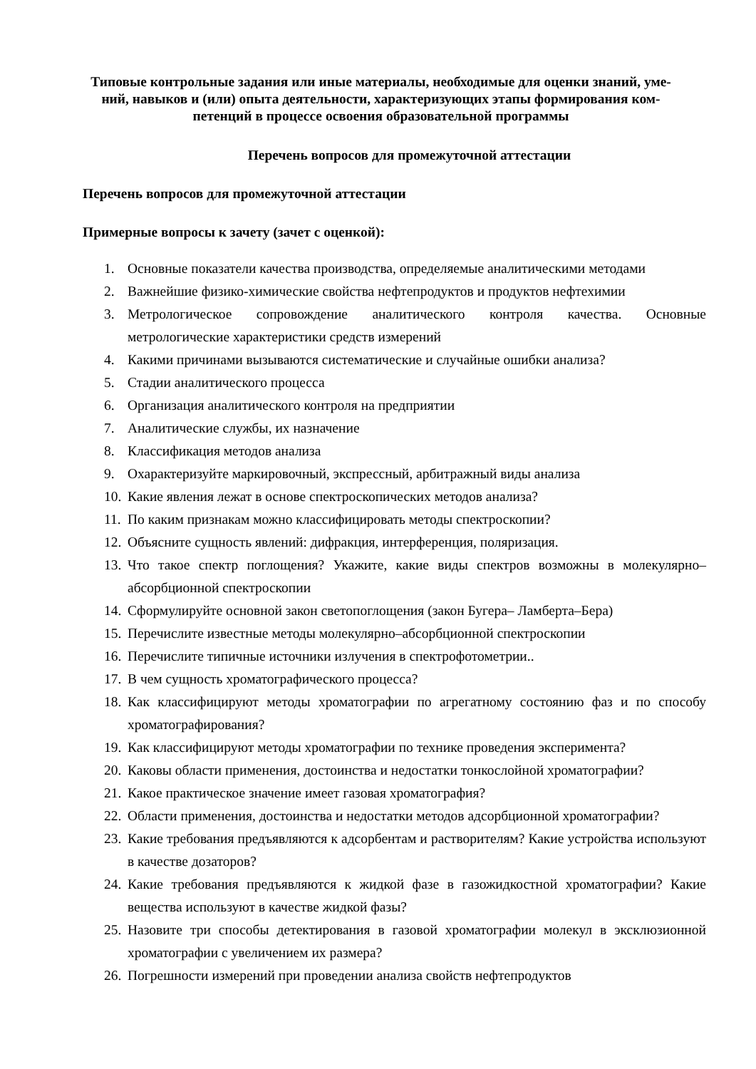Типовые контрольные задания или иные материалы, необходимые для оценки знаний, уме-
ний, навыков и (или) опыта деятельности, характеризующих этапы формирования ком-
петенций в процессе освоения образовательной программы
Перечень вопросов для промежуточной аттестации
Перечень вопросов для промежуточной аттестации
Примерные вопросы к зачету (зачет с оценкой):
1. Основные показатели качества производства, определяемые аналитическими методами
2. Важнейшие физико-химические свойства нефтепродуктов и продуктов нефтехимии
3. Метрологическое сопровождение аналитического контроля качества. Основные метрологические характеристики средств измерений
4. Какими причинами вызываются систематические и случайные ошибки анализа?
5. Стадии аналитического процесса
6. Организация аналитического контроля на предприятии
7. Аналитические службы, их назначение
8. Классификация методов анализа
9. Охарактеризуйте маркировочный, экспрессный, арбитражный виды анализа
10. Какие явления лежат в основе спектроскопических методов анализа?
11. По каким признакам можно классифицировать методы спектроскопии?
12. Объясните сущность явлений: дифракция, интерференция, поляризация.
13. Что такое спектр поглощения? Укажите, какие виды спектров возможны в молекулярно–абсорбционной спектроскопии
14. Сформулируйте основной закон светопоглощения (закон Бугера– Ламберта–Бера)
15. Перечислите известные методы молекулярно–абсорбционной спектроскопии
16. Перечислите типичные источники излучения в спектрофотометрии..
17. В чем сущность хроматографического процесса?
18. Как классифицируют методы хроматографии по агрегатному состоянию фаз и по способу хроматографирования?
19. Как классифицируют методы хроматографии по технике проведения эксперимента?
20. Каковы области применения, достоинства и недостатки тонкослойной хроматографии?
21. Какое практическое значение имеет газовая хроматография?
22. Области применения, достоинства и недостатки методов адсорбционной хроматографии?
23. Какие требования предъявляются к адсорбентам и растворителям? Какие устройства используют в качестве дозаторов?
24. Какие требования предъявляются к жидкой фазе в газожидкостной хроматографии? Какие вещества используют в качестве жидкой фазы?
25. Назовите три способы детектирования в газовой хроматографии молекул в эксклюзионной хроматографии с увеличением их размера?
26. Погрешности измерений при проведении анализа свойств нефтепродуктов